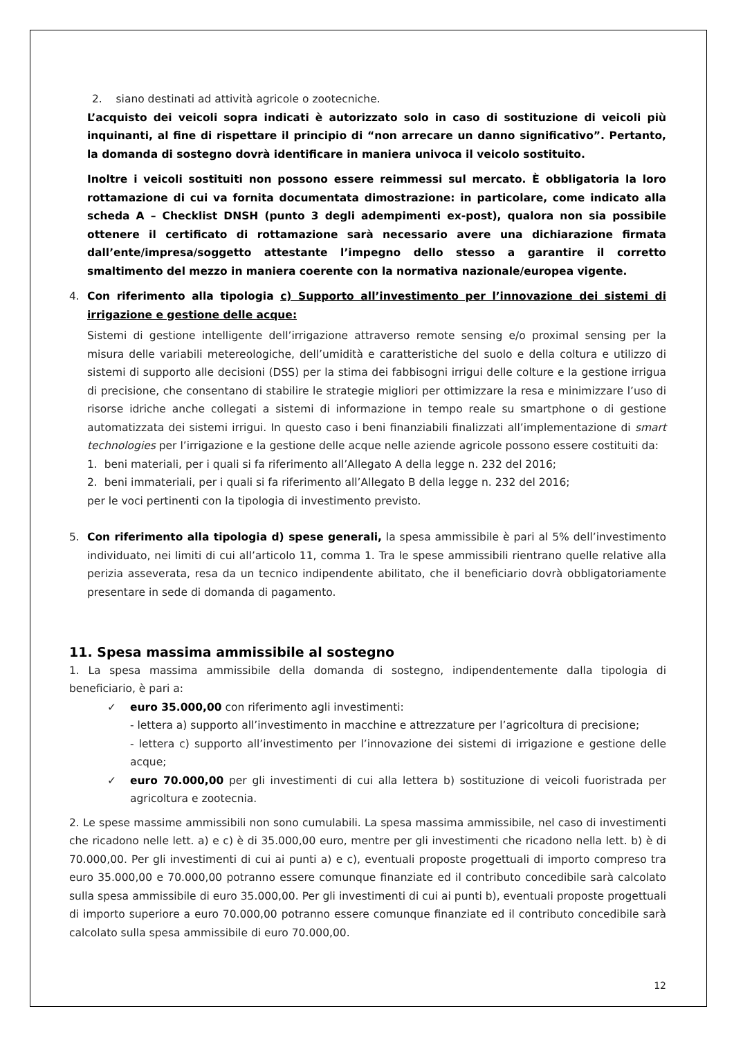2. siano destinati ad attività agricole o zootecniche.
L’acquisto dei veicoli sopra indicati è autorizzato solo in caso di sostituzione di veicoli più inquinanti, al fine di rispettare il principio di “non arrecare un danno significativo”. Pertanto, la domanda di sostegno dovrà identificare in maniera univoca il veicolo sostituito.
Inoltre i veicoli sostituiti non possono essere reimmessi sul mercato. È obbligatoria la loro rottamazione di cui va fornita documentata dimostrazione: in particolare, come indicato alla scheda A – Checklist DNSH (punto 3 degli adempimenti ex-post), qualora non sia possibile ottenere il certificato di rottamazione sarà necessario avere una dichiarazione firmata dall’ente/impresa/soggetto attestante l’impegno dello stesso a garantire il corretto smaltimento del mezzo in maniera coerente con la normativa nazionale/europea vigente.
4. Con riferimento alla tipologia c) Supporto all’investimento per l’innovazione dei sistemi di irrigazione e gestione delle acque:
Sistemi di gestione intelligente dell’irrigazione attraverso remote sensing e/o proximal sensing per la misura delle variabili metereologiche, dell’umidità e caratteristiche del suolo e della coltura e utilizzo di sistemi di supporto alle decisioni (DSS) per la stima dei fabbisogni irrigui delle colture e la gestione irrigua di precisione, che consentano di stabilire le strategie migliori per ottimizzare la resa e minimizzare l’uso di risorse idriche anche collegati a sistemi di informazione in tempo reale su smartphone o di gestione automatizzata dei sistemi irrigui. In questo caso i beni finanziabili finalizzati all’implementazione di smart technologies per l’irrigazione e la gestione delle acque nelle aziende agricole possono essere costituiti da:
1. beni materiali, per i quali si fa riferimento all’Allegato A della legge n. 232 del 2016;
2. beni immateriali, per i quali si fa riferimento all’Allegato B della legge n. 232 del 2016;
per le voci pertinenti con la tipologia di investimento previsto.
5. Con riferimento alla tipologia d) spese generali, la spesa ammissibile è pari al 5% dell’investimento individuato, nei limiti di cui all’articolo 11, comma 1. Tra le spese ammissibili rientrano quelle relative alla perizia asseverata, resa da un tecnico indipendente abilitato, che il beneficiario dovrà obbligatoriamente presentare in sede di domanda di pagamento.
11. Spesa massima ammissibile al sostegno
1. La spesa massima ammissibile della domanda di sostegno, indipendentemente dalla tipologia di beneficiario, è pari a:
✓ euro 35.000,00 con riferimento agli investimenti:
- lettera a) supporto all’investimento in macchine e attrezzature per l’agricoltura di precisione;
- lettera c) supporto all’investimento per l’innovazione dei sistemi di irrigazione e gestione delle acque;
✓ euro 70.000,00 per gli investimenti di cui alla lettera b) sostituzione di veicoli fuoristrada per agricoltura e zootecnia.
2. Le spese massime ammissibili non sono cumulabili. La spesa massima ammissibile, nel caso di investimenti che ricadono nelle lett. a) e c) è di 35.000,00 euro, mentre per gli investimenti che ricadono nella lett. b) è di 70.000,00. Per gli investimenti di cui ai punti a) e c), eventuali proposte progettuali di importo compreso tra euro 35.000,00 e 70.000,00 potranno essere comunque finanziate ed il contributo concedibile sarà calcolato sulla spesa ammissibile di euro 35.000,00. Per gli investimenti di cui ai punti b), eventuali proposte progettuali di importo superiore a euro 70.000,00 potranno essere comunque finanziate ed il contributo concedibile sarà calcolato sulla spesa ammissibile di euro 70.000,00.
12